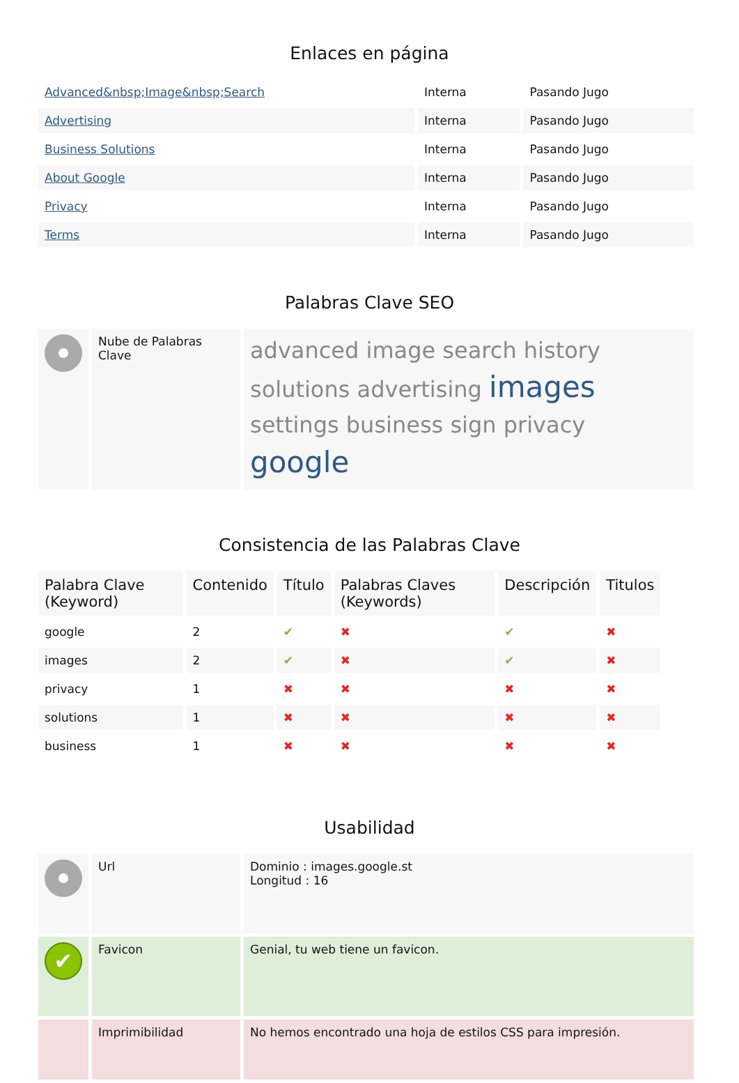Enlaces en página
| Advanced&nbsp;Image&nbsp;Search | Interna | Pasando Jugo |
| Advertising | Interna | Pasando Jugo |
| Business Solutions | Interna | Pasando Jugo |
| About Google | Interna | Pasando Jugo |
| Privacy | Interna | Pasando Jugo |
| Terms | Interna | Pasando Jugo |
Palabras Clave SEO
| | Nube de Palabras Clave | advanced image search history solutions advertising images settings business sign privacy google |
Consistencia de las Palabras Clave
| Palabra Clave (Keyword) | Contenido | Título | Palabras Claves (Keywords) | Descripción | Titulos |
| --- | --- | --- | --- | --- | --- |
| google | 2 | ✔ | ✖ | ✔ | ✖ |
| images | 2 | ✔ | ✖ | ✔ | ✖ |
| privacy | 1 | ✖ | ✖ | ✖ | ✖ |
| solutions | 1 | ✖ | ✖ | ✖ | ✖ |
| business | 1 | ✖ | ✖ | ✖ | ✖ |
Usabilidad
| | Url | Dominio : images.google.st Longitud : 16 |
| ✔ | Favicon | Genial, tu web tiene un favicon. |
| | Imprimibilidad | No hemos encontrado una hoja de estilos CSS para impresión. |